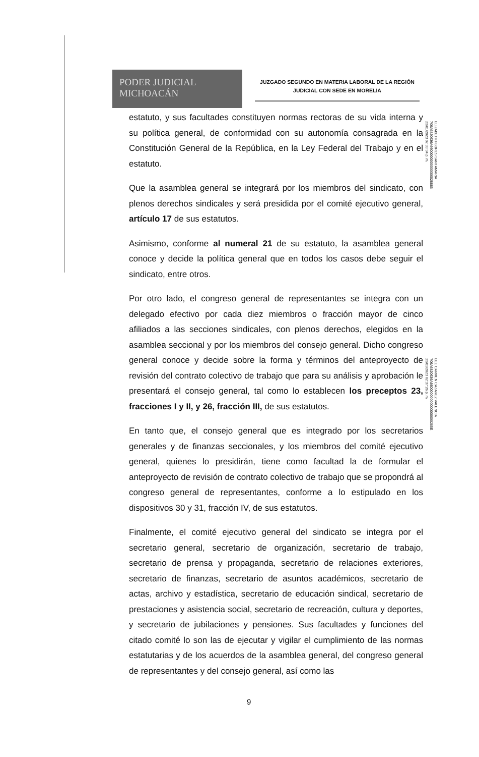PODER JUDICIAL
MICHOACÁN
JUZGADO SEGUNDO EN MATERIA LABORAL DE LA REGIÓN
JUDICIAL CON SEDE EN MORELIA
estatuto, y sus facultades constituyen normas rectoras de su vida interna y su política general, de conformidad con su autonomía consagrada en la Constitución General de la República, en la Ley Federal del Trabajo y en el estatuto.
Que la asamblea general se integrará por los miembros del sindicato, con plenos derechos sindicales y será presidida por el comité ejecutivo general, artículo 17 de sus estatutos.
Asimismo, conforme al numeral 21 de su estatuto, la asamblea general conoce y decide la política general que en todos los casos debe seguir el sindicato, entre otros.
Por otro lado, el congreso general de representantes se integra con un delegado efectivo por cada diez miembros o fracción mayor de cinco afiliados a las secciones sindicales, con plenos derechos, elegidos en la asamblea seccional y por los miembros del consejo general. Dicho congreso general conoce y decide sobre la forma y términos del anteproyecto de revisión del contrato colectivo de trabajo que para su análisis y aprobación le presentará el consejo general, tal como lo establecen los preceptos 23, fracciones I y II, y 26, fracción III, de sus estatutos.
En tanto que, el consejo general que es integrado por los secretarios generales y de finanzas seccionales, y los miembros del comité ejecutivo general, quienes lo presidirán, tiene como facultad la de formular el anteproyecto de revisión de contrato colectivo de trabajo que se propondrá al congreso general de representantes, conforme a lo estipulado en los dispositivos 30 y 31, fracción IV, de sus estatutos.
Finalmente, el comité ejecutivo general del sindicato se integra por el secretario general, secretario de organización, secretario de trabajo, secretario de prensa y propaganda, secretario de relaciones exteriores, secretario de finanzas, secretario de asuntos académicos, secretario de actas, archivo y estadística, secretario de educación sindical, secretario de prestaciones y asistencia social, secretario de recreación, cultura y deportes, y secretario de jubilaciones y pensiones. Sus facultades y funciones del citado comité lo son las de ejecutar y vigilar el cumplimiento de las normas estatutarias y de los acuerdos de la asamblea general, del congreso general de representantes y del consejo general, así como las
ELIZABETH FLORES SANTAMARIA
706A6820636A6600000000000000028885
23/01/2023 02:33:34 p. m.
LEE CARMEN CAZAREZ VALENCIA
706A6820636A66000000000000000000285E
23/01/2023 02:37:26 p. m.
9